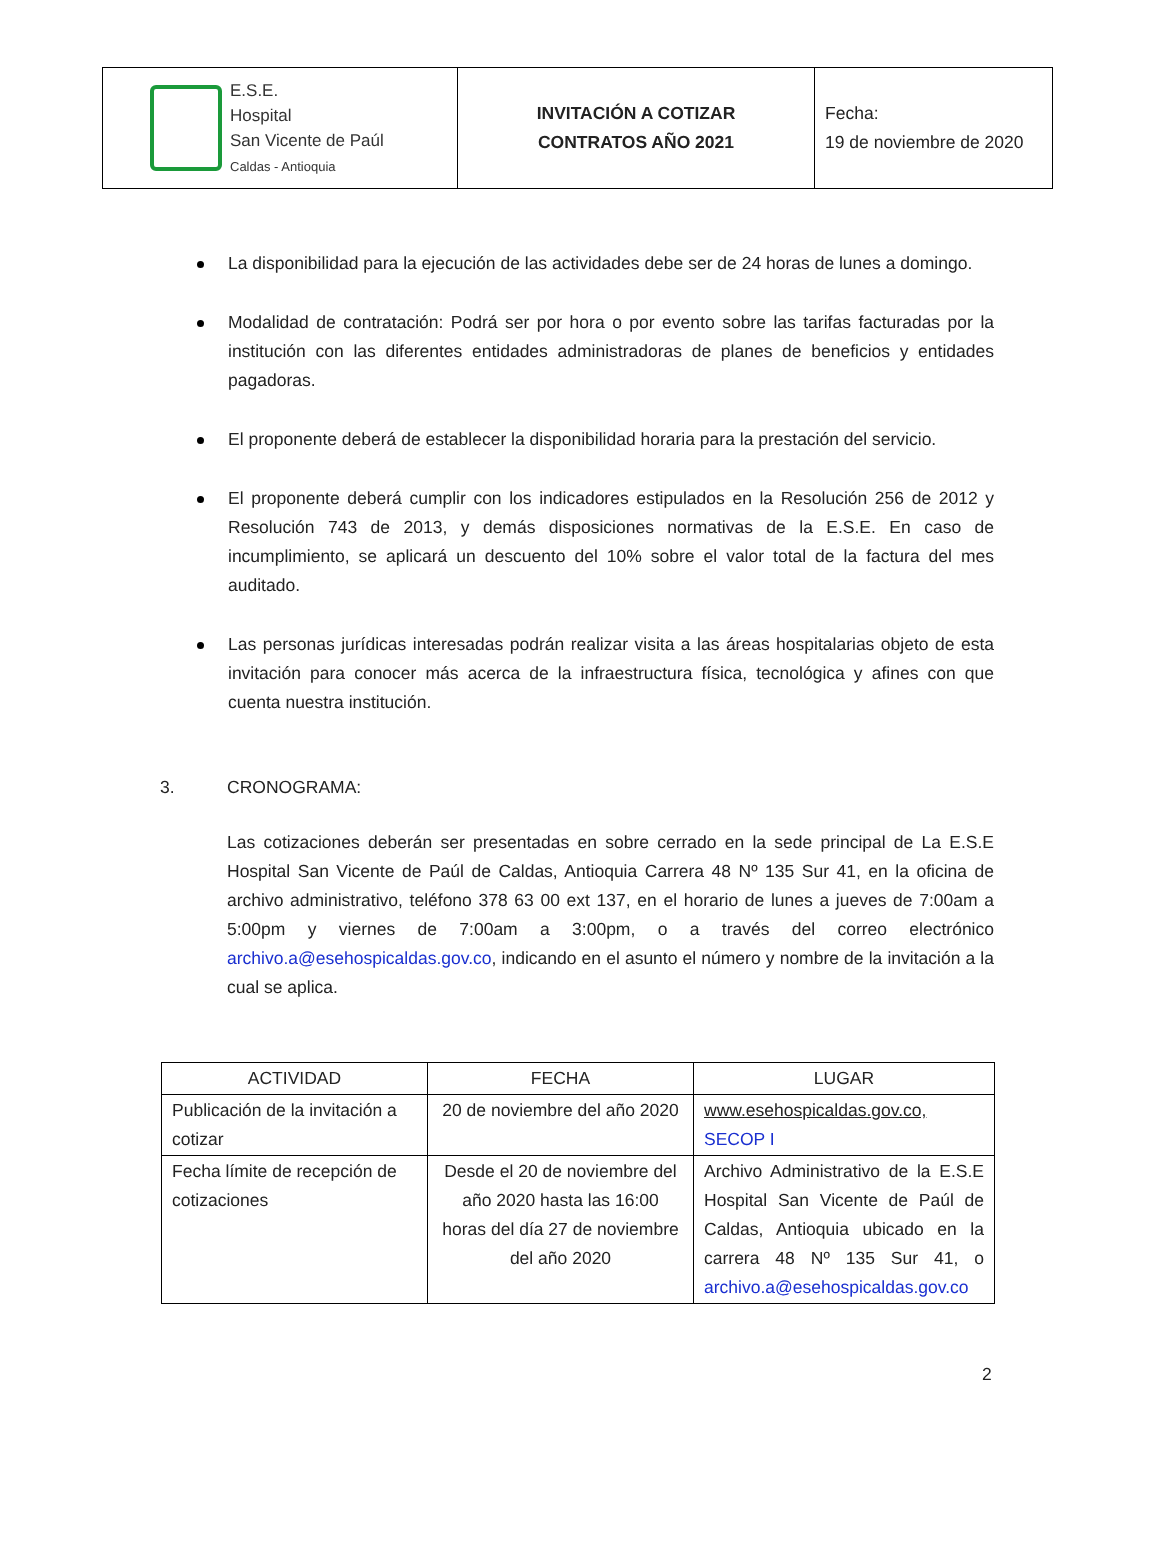| E.S.E. Hospital San Vicente de Paúl Caldas - Antioquia | INVITACIÓN A COTIZAR CONTRATOS AÑO 2021 | Fecha: 19 de noviembre de 2020 |
La disponibilidad para la ejecución de las actividades debe ser de 24 horas de lunes a domingo.
Modalidad de contratación: Podrá ser por hora o por evento sobre las tarifas facturadas por la institución con las diferentes entidades administradoras de planes de beneficios y entidades pagadoras.
El proponente deberá de establecer la disponibilidad horaria para la prestación del servicio.
El proponente deberá cumplir con los indicadores estipulados en la Resolución 256 de 2012 y Resolución 743 de 2013, y demás disposiciones normativas de la E.S.E. En caso de incumplimiento, se aplicará un descuento del 10% sobre el valor total de la factura del mes auditado.
Las personas jurídicas interesadas podrán realizar visita a las áreas hospitalarias objeto de esta invitación para conocer más acerca de la infraestructura física, tecnológica y afines con que cuenta nuestra institución.
3. CRONOGRAMA:
Las cotizaciones deberán ser presentadas en sobre cerrado en la sede principal de La E.S.E Hospital San Vicente de Paúl de Caldas, Antioquia Carrera 48 Nº 135 Sur 41, en la oficina de archivo administrativo, teléfono 378 63 00 ext 137, en el horario de lunes a jueves de 7:00am a 5:00pm y viernes de 7:00am a 3:00pm, o a través del correo electrónico archivo.a@esehospicaldas.gov.co, indicando en el asunto el número y nombre de la invitación a la cual se aplica.
| ACTIVIDAD | FECHA | LUGAR |
| --- | --- | --- |
| Publicación de la invitación a cotizar | 20 de noviembre del año 2020 | www.esehospicaldas.gov.co, SECOP I |
| Fecha límite de recepción de cotizaciones | Desde el 20 de noviembre del año 2020 hasta las 16:00 horas del día 27 de noviembre del año 2020 | Archivo Administrativo de la E.S.E Hospital San Vicente de Paúl de Caldas, Antioquia ubicado en la carrera 48 Nº 135 Sur 41, o archivo.a@esehospicaldas.gov.co |
2